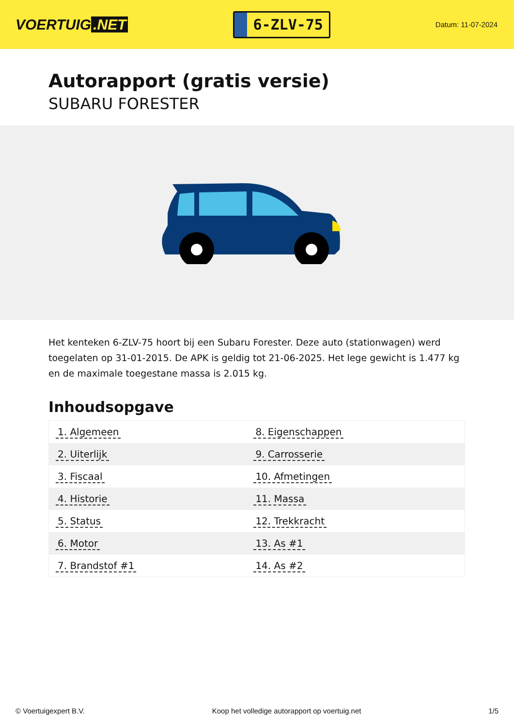VOERTUIG.NET
6-ZLV-75
Datum: 11-07-2024
Autorapport (gratis versie)
SUBARU FORESTER
Het kenteken 6-ZLV-75 hoort bij een Subaru Forester. Deze auto (stationwagen) werd toegelaten op 31-01-2015. De APK is geldig tot 21-06-2025. Het lege gewicht is 1.477 kg en de maximale toegestane massa is 2.015 kg.
Inhoudsopgave
| 1. Algemeen | 8. Eigenschappen |
| 2. Uiterlijk | 9. Carrosserie |
| 3. Fiscaal | 10. Afmetingen |
| 4. Historie | 11. Massa |
| 5. Status | 12. Trekkracht |
| 6. Motor | 13. As #1 |
| 7. Brandstof #1 | 14. As #2 |
© Voertuigexpert B.V. Koop het volledige autorapport op voertuig.net 1/5